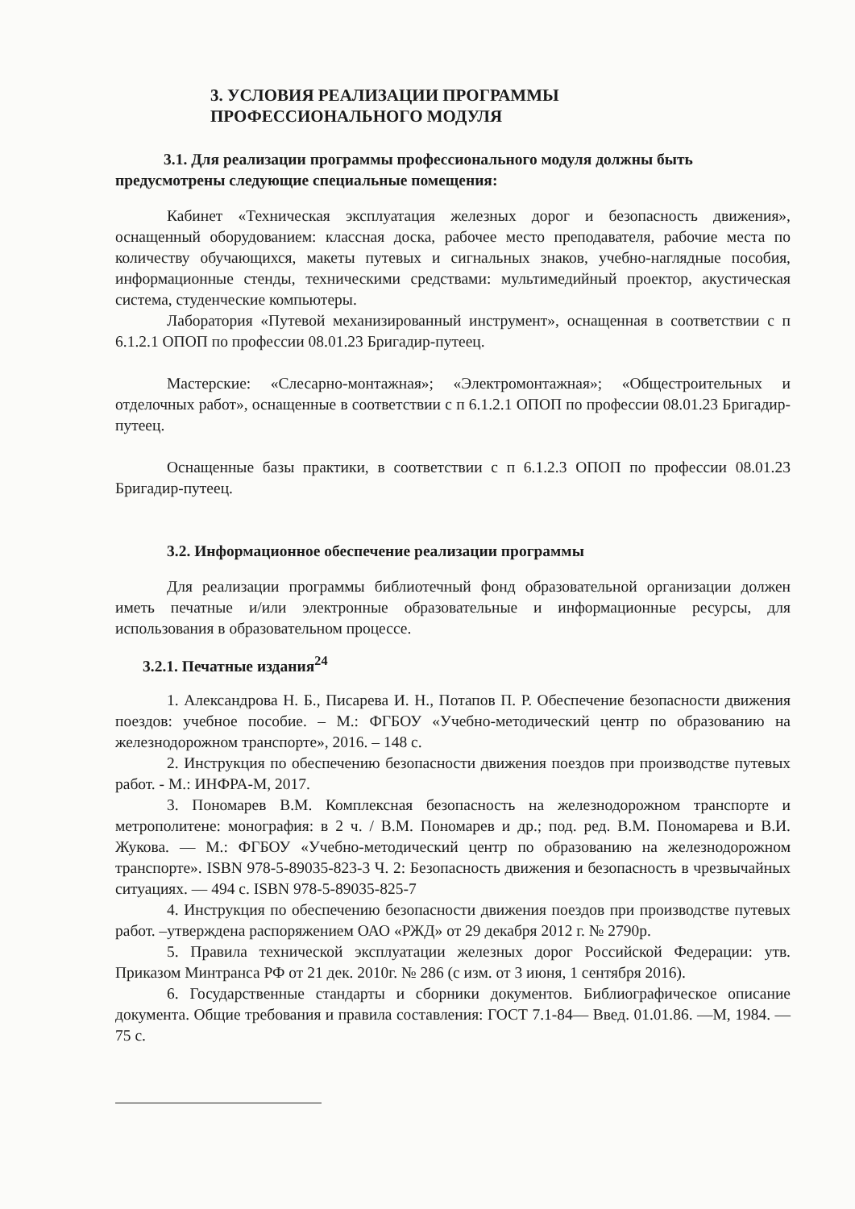3. УСЛОВИЯ РЕАЛИЗАЦИИ ПРОГРАММЫ
ПРОФЕССИОНАЛЬНОГО МОДУЛЯ
3.1. Для реализации программы профессионального модуля должны быть предусмотрены следующие специальные помещения:
Кабинет «Техническая эксплуатация железных дорог и безопасность движения», оснащенный оборудованием: классная доска, рабочее место преподавателя, рабочие места по количеству обучающихся, макеты путевых и сигнальных знаков, учебно-наглядные пособия, информационные стенды, техническими средствами: мультимедийный проектор, акустическая система, студенческие компьютеры.
Лаборатория «Путевой механизированный инструмент», оснащенная в соответствии с п 6.1.2.1 ОПОП по профессии 08.01.23 Бригадир-путеец.
Мастерские: «Слесарно-монтажная»; «Электромонтажная»; «Общестроительных и отделочных работ», оснащенные в соответствии с п 6.1.2.1 ОПОП по профессии 08.01.23 Бригадир-путеец.
Оснащенные базы практики, в соответствии с п 6.1.2.3 ОПОП по профессии 08.01.23 Бригадир-путеец.
3.2. Информационное обеспечение реализации программы
Для реализации программы библиотечный фонд образовательной организации должен иметь печатные и/или электронные образовательные и информационные ресурсы, для использования в образовательном процессе.
3.2.1. Печатные издания<sup>24</sup>
1. Александрова Н. Б., Писарева И. Н., Потапов П. Р. Обеспечение безопасности движения поездов: учебное пособие. – М.: ФГБОУ «Учебно-методический центр по образованию на железнодорожном транспорте», 2016. – 148 с.
2. Инструкция по обеспечению безопасности движения поездов при производстве путевых работ. - М.: ИНФРА-М, 2017.
3. Пономарев В.М. Комплексная безопасность на железнодорожном транспорте и метрополитене: монография: в 2 ч. / В.М. Пономарев и др.; под. ред. В.М. Пономарева и В.И. Жукова. — М.: ФГБОУ «Учебно-методический центр по образованию на железнодорожном транспорте». ISBN 978-5-89035-823-3 Ч. 2: Безопасность движения и безопасность в чрезвычайных ситуациях. — 494 с. ISBN 978-5-89035-825-7
4. Инструкция по обеспечению безопасности движения поездов при производстве путевых работ. –утверждена распоряжением ОАО «РЖД» от 29 декабря 2012 г. № 2790р.
5. Правила технической эксплуатации железных дорог Российской Федерации: утв. Приказом Минтранса РФ от 21 дек. 2010г. № 286 (с изм. от 3 июня, 1 сентября 2016).
6. Государственные стандарты и сборники документов. Библиографическое описание документа. Общие требования и правила составления: ГОСТ 7.1-84— Введ. 01.01.86. —М, 1984. —75 с.